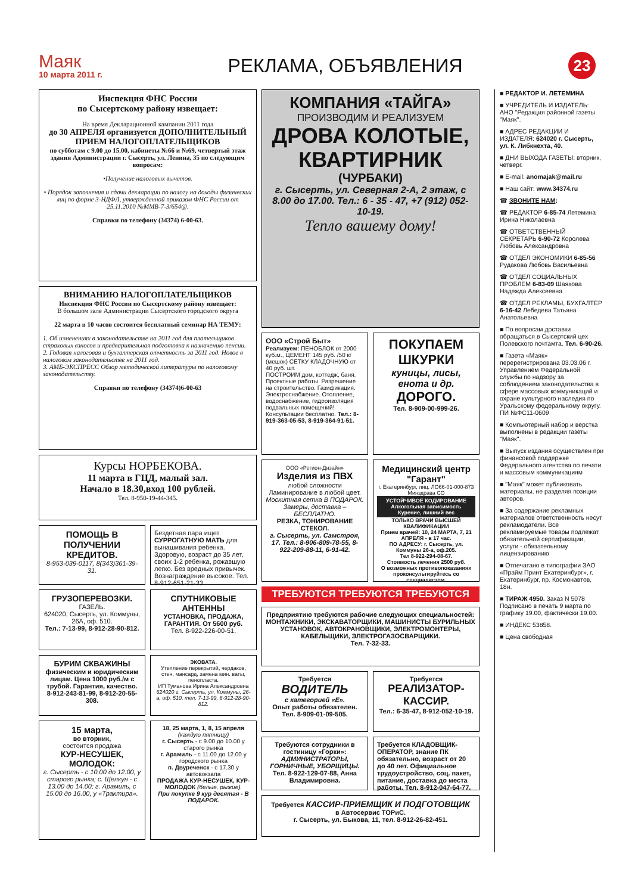Маяк
10 марта 2011 г.
РЕКЛАМА, ОБЪЯВЛЕНИЯ
23
Инспекция ФНС России
по Сысертскому району извещает:
На время Декларационной кампании 2011 года
до 30 АПРЕЛЯ организуется ДОПОЛНИТЕЛЬНЫЙ ПРИЕМ НАЛОГОПЛАТЕЛЬЩИКОВ
по субботам с 9.00 до 15.00, кабинеты №66 и №69, четвертый этаж здания Администрации г. Сысерть, ул. Ленина, 35 по следующим вопросам:
•Получение налоговых вычетов.
• Порядок заполнения и сдачи декларации по налогу на доходы физических лиц по форме 3-НДФЛ, утвержденной приказом ФНС России от 25.11.2010 №ММВ-7-3/654@.
Справки по телефону (34374) 6-00-63.
ВНИМАНИЮ НАЛОГОПЛАТЕЛЬЩИКОВ
Инспекция ФНС России по Сысертскому району извещает:
В большом зале Администрации Сысертского городского округа
22 марта в 10 часов состоится бесплатный семинар НА ТЕМУ:
1. Об изменениях в законодательстве на 2011 год для плательщиков страховых взносов и предварительная подготовка к назначению пенсии.
2. Годовая налоговая и бухгалтерская отчетность за 2011 год. Новое в налоговом законодательстве на 2011 год.
3. АМБ-ЭКСПРЕСС Обзор методической литературы по налоговому законодательству.
Справки по телефону (34374)6-00-63
Курсы НОРБЕКОВА.
11 марта в ГЦД, малый зал.
Начало в 18.30,вход 100 рублей.
Тел. 8-950-19-44-345.
ПОМОЩЬ В ПОЛУЧЕНИИ КРЕДИТОВ.
8-953-039-0117, 8(343)361-39-31.
Бездетная пара ищет СУРРОГАТНУЮ МАТЬ для вынашивания ребенка. Здоровую, возраст до 35 лет, своих 1-2 ребенка, рожавшую легко. Без вредных привычек. Вознаграждение высокое. Тел. 8-912-651-21-33.
ГРУЗОПЕРЕВОЗКИ.
ГАЗЕЛЬ.
624020, Сысерть, ул. Коммуны, 26А, оф. 510.
Тел.: 7-13-99, 8-912-28-90-812.
СПУТНИКОВЫЕ АНТЕННЫ
УСТАНОВКА, ПРОДАЖА, ГАРАНТИЯ. От 5600 руб.
Тел. 8-922-226-00-51.
БУРИМ СКВАЖИНЫ
физическим и юридическим лицам. Цена 1000 руб./м с трубой. Гарантия, качество. 8-912-243-81-99, 8-912-20-55-308.
ЭКОВАТА.
Утепление перекрытий, чердаков, стен, мансард, замена мин. ваты, пенопласта.
ИП Туманова Ирина Александровна
624020 г. Сысерть, ул. Коммуны, 26-а, оф. 510, тел. 7-13-99, 8-912-28-90-812.
15 марта,
во вторник,
состоится продажа
КУР-НЕСУШЕК, МОЛОДОК:
г. Сысерть - с 10.00 до 12.00, у старого рынка; с. Щелкун - с 13.00 до 14.00; г. Арамиль, с 15.00 до 16.00, у «Трактира».
18, 25 марта, 1, 8, 15 апреля
(каждую пятницу)
г. Сысерть - с 9.00 до 10.00 у старого рынка
г. Арамиль - с 11.00 до 12.00 у городского рынка
п. Двуреченск - с 17.30 у автовокзала
ПРОДАЖА КУР-НЕСУШЕК, КУР-МОЛОДОК (белые, рыжие).
При покупке 9 кур десятая - В ПОДАРОК.
КОМПАНИЯ «ТАЙГА»
ПРОИЗВОДИМ И РЕАЛИЗУЕМ
ДРОВА КОЛОТЫЕ, КВАРТИРНИК
(ЧУРБАКИ)
г. Сысерть, ул. Северная 2-А, 2 этаж, с 8.00 до 17.00. Тел.: 6 - 35 - 47, +7 (912) 052-10-19.
Тепло вашему дому!
ООО «Строй Быт»
Реализуем: ПЕНОБЛОК от 2000 куб.м., ЦЕМЕНТ 145 руб. /50 кг (мешок) СЕТКУ КЛАДОЧНУЮ от 40 руб. шт.
ПОСТРОИМ дом, коттедж, баня. Проектные работы. Разрешение на строительство. Газификация. Электроснабжение. Отопление, водоснабжение, гидроизоляция подвальных помещений! Консультации бесплатно. Тел.: 8-919-363-05-53, 8-919-364-91-51.
ПОКУПАЕМ ШКУРКИ
куницы, лисы, енота и др.
ДОРОГО.
Тел. 8-909-00-999-26.
ООО «Регион-Дизайн»
Изделия из ПВХ
любой сложности Ламинирование в любой цвет.
Москитная сетка В ПОДАРОК. Замеры, доставка – БЕСПЛАТНО.
РЕЗКА, ТОНИРОВАНИЕ СТЕКОЛ.
г. Сысерть, ул. Самстроя, 17. Тел.: 8-906-809-78-55, 8-922-209-88-11, 6-91-42.
Медицинский центр "Гарант"
г. Екатеринбург, лиц. ЛО66-01-000-873 Минздрава СО
УСТОЙЧИВОЕ КОДИРОВАНИЕ
Алкогольная зависимость
Курение, лишний вес
ТОЛЬКО ВРАЧИ ВЫСШЕЙ КВАЛИФИКАЦИИ
Прием врачей: 10, 24 МАРТА, 7, 21 АПРЕЛЯ - в 17 час.
ПО АДРЕСУ: г. Сысерть, ул. Коммуны 26-а, оф.205.
Тел 8-922-294-08-67.
Стоимость лечения 2500 руб.
О возможных противопоказаниях проконсультируйтесь со специалистом.
ТРЕБУЮТСЯ ТРЕБУЮТСЯ ТРЕБУЮТСЯ
Предприятию требуются рабочие следующих специальностей:
МОНТАЖНИКИ, ЭКСКАВАТОРЩИКИ, МАШИНИСТЫ БУРИЛЬНЫХ УСТАНОВОК, АВТОКРАНОВЩИКИ, ЭЛЕКТРОМОНТЕРЫ, КАБЕЛЬЩИКИ, ЭЛЕКТРОГАЗОСВАРЩИКИ.
Тел. 7-32-33.
Требуется
ВОДИТЕЛЬ
с категорией «Е».
Опыт работы обязателен.
Тел. 8-909-01-09-505.
Требуется
РЕАЛИЗАТОР-КАССИР.
Тел.: 6-35-47, 8-912-052-10-19.
Требуются сотрудники в гостиницу «Горки»:
АДМИНИСТРАТОРЫ, ГОРНИЧНЫЕ, УБОРЩИЦЫ.
Тел. 8-922-129-07-88, Анна Владимировна.
Требуется КЛАДОВЩИК-ОПЕРАТОР, знание ПК обязательно, возраст от 20 до 40 лет. Официальное трудоустройство, соц. пакет, питание, доставка до места работы. Тел. 8-912-047-64-77.
Требуется КАССИР-ПРИЕМЩИК И ПОДГОТОВЩИК
в Автосервис ТОРиС.
г. Сысерть, ул. Быкова, 11, тел. 8-912-26-82-451.
■ РЕДАКТОР И. ЛЕТЕМИНА
■ УЧРЕДИТЕЛЬ И ИЗДАТЕЛЬ: АНО "Редакция районной газеты "Маяк".
■ АДРЕС РЕДАКЦИИ И ИЗДАТЕЛЯ: 624020 г. Сысерть, ул. К. Либкнехта, 40.
■ ДНИ ВЫХОДА ГАЗЕТЫ: вторник, четверг.
■ E-mail: anomajak@mail.ru
■ Наш сайт: www.34374.ru
☎ ЗВОНИТЕ НАМ:
☎ РЕДАКТОР 6-85-74 Летемина Ирина Николаевна
☎ ОТВЕТСТВЕННЫЙ СЕКРЕТАРЬ 6-90-72 Королева Любовь Александровна
☎ ОТДЕЛ ЭКОНОМИКИ 6-85-56 Рудакова Любовь Васильевна
☎ ОТДЕЛ СОЦИАЛЬНЫХ ПРОБЛЕМ 6-83-09 Шаяхова Надежда Алексеевна
☎ ОТДЕЛ РЕКЛАМЫ, БУХГАЛТЕР 6-16-42 Лебедева Татьяна Анатольевна
■ По вопросам доставки обращаться в Сысертский цех Полевского почтамта. Тел. 6-90-26.
■ Газета «Маяк» перерегистрирована 03.03.06 г. Управлением Федеральной службы по надзору за соблюдением законодательства в сфере массовых коммуникаций и охране культурного наследия по Уральскому федеральному округу. ПИ №ФС11-0609
■ Компьютерный набор и верстка выполнены в редакции газеты "Маяк".
■ Выпуск издания осуществлен при финансовой поддержке Федерального агентства по печати и массовым коммуникациям
■ "Маяк" может публиковать материалы, не разделяя позиции авторов.
■ За содержание рекламных материалов ответственность несут рекламодатели. Все рекламируемые товары подлежат обязательной сертификации, услуги - обязательному лицензированию
■ Отпечатано в типографии ЗАО «Прайм Принт Екатеринбург», г. Екатеринбург, пр. Космонавтов, 18н.
■ ТИРАЖ 4950. Заказ N 5078 Подписано в печать 9 марта по графику 19.00, фактически 19.00.
■ ИНДЕКС 53858.
■ Цена свободная